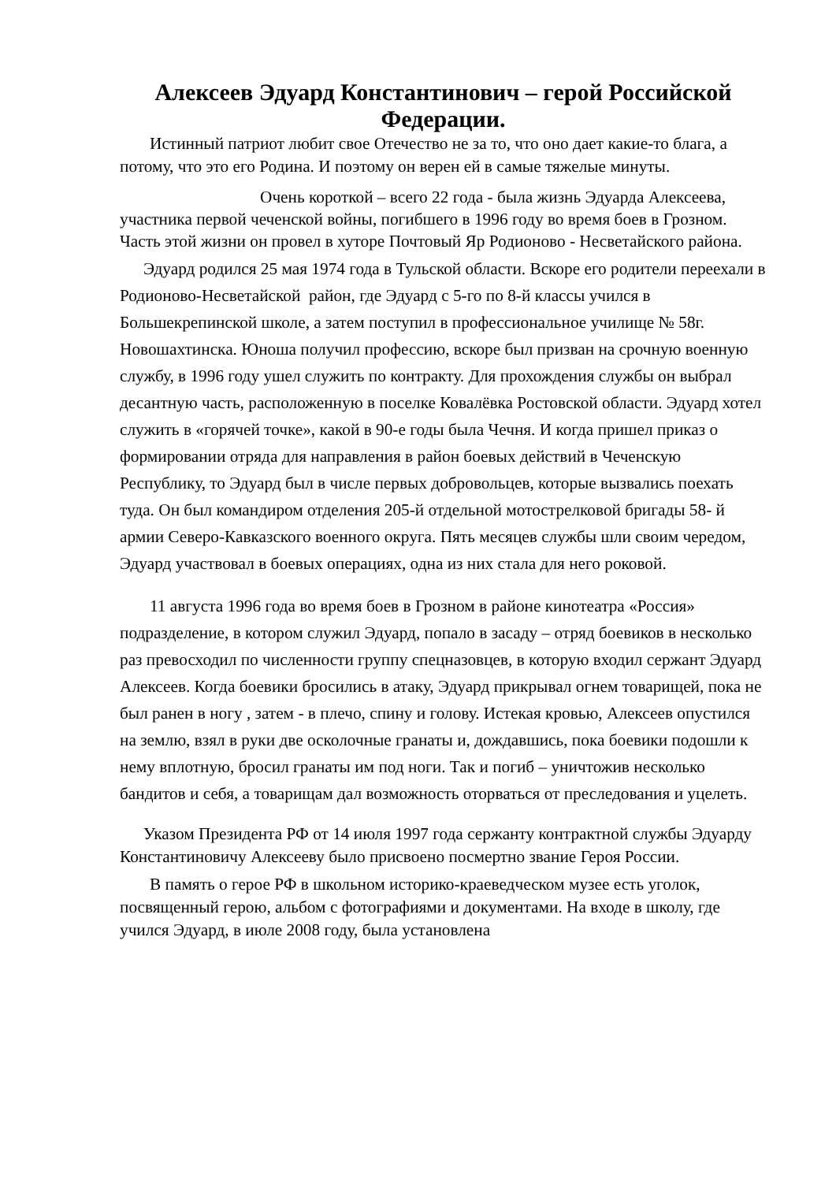Алексеев Эдуард Константинович – герой Российской Федерации.
Истинный патриот любит свое Отечество не за то, что оно дает какие-то блага, а потому, что это его Родина. И поэтому он верен ей в самые тяжелые минуты.
Очень короткой – всего 22 года - была жизнь Эдуарда Алексеева, участника первой чеченской войны, погибшего в 1996 году во время боев в Грозном. Часть этой жизни он провел в хуторе Почтовый Яр Родионово - Несветайского района.
Эдуард родился 25 мая 1974 года в Тульской области. Вскоре его родители переехали в Родионово-Несветайской район, где Эдуард с 5-го по 8-й классы учился в Большекрепинской школе, а затем поступил в профессиональное училище № 58г. Новошахтинска. Юноша получил профессию, вскоре был призван на срочную военную службу, в 1996 году ушел служить по контракту. Для прохождения службы он выбрал десантную часть, расположенную в поселке Ковалёвка Ростовской области. Эдуард хотел служить в «горячей точке», какой в 90-е годы была Чечня. И когда пришел приказ о формировании отряда для направления в район боевых действий в Чеченскую Республику, то Эдуард был в числе первых добровольцев, которые вызвались поехать туда. Он был командиром отделения 205-й отдельной мотострелковой бригады 58- й армии Северо-Кавказского военного округа. Пять месяцев службы шли своим чередом, Эдуард участвовал в боевых операциях, одна из них стала для него роковой.
11 августа 1996 года во время боев в Грозном в районе кинотеатра «Россия» подразделение, в котором служил Эдуард, попало в засаду – отряд боевиков в несколько раз превосходил по численности группу спецназовцев, в которую входил сержант Эдуард Алексеев. Когда боевики бросились в атаку, Эдуард прикрывал огнем товарищей, пока не был ранен в ногу , затем - в плечо, спину и голову. Истекая кровью, Алексеев опустился на землю, взял в руки две осколочные гранаты и, дождавшись, пока боевики подошли к нему вплотную, бросил гранаты им под ноги. Так и погиб – уничтожив несколько бандитов и себя, а товарищам дал возможность оторваться от преследования и уцелеть.
Указом Президента РФ от 14 июля 1997 года сержанту контрактной службы Эдуарду Константиновичу Алексееву было присвоено посмертно звание Героя России.
В память о герое РФ в школьном историко-краеведческом музее есть уголок, посвященный герою, альбом с фотографиями и документами. На входе в школу, где учился Эдуард, в июле 2008 году, была установлена